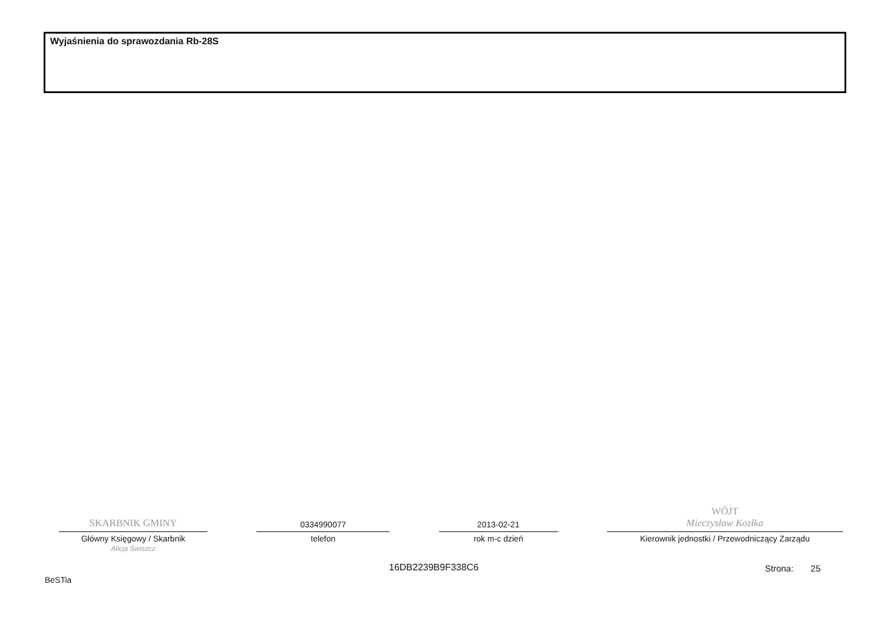Wyjaśnienia do sprawozdania Rb-28S
SKARBNIK GMINY
Główny Księgowy / Skarbnik
Alicja Świszcz
0334990077
telefon
2013-02-21
rok m-c dzień
WÓJT
Mieczysław Kozłka
Kierownik jednostki / Przewodniczący Zarządu
16DB2239B9F338C6 Strona: 25
BeSTia